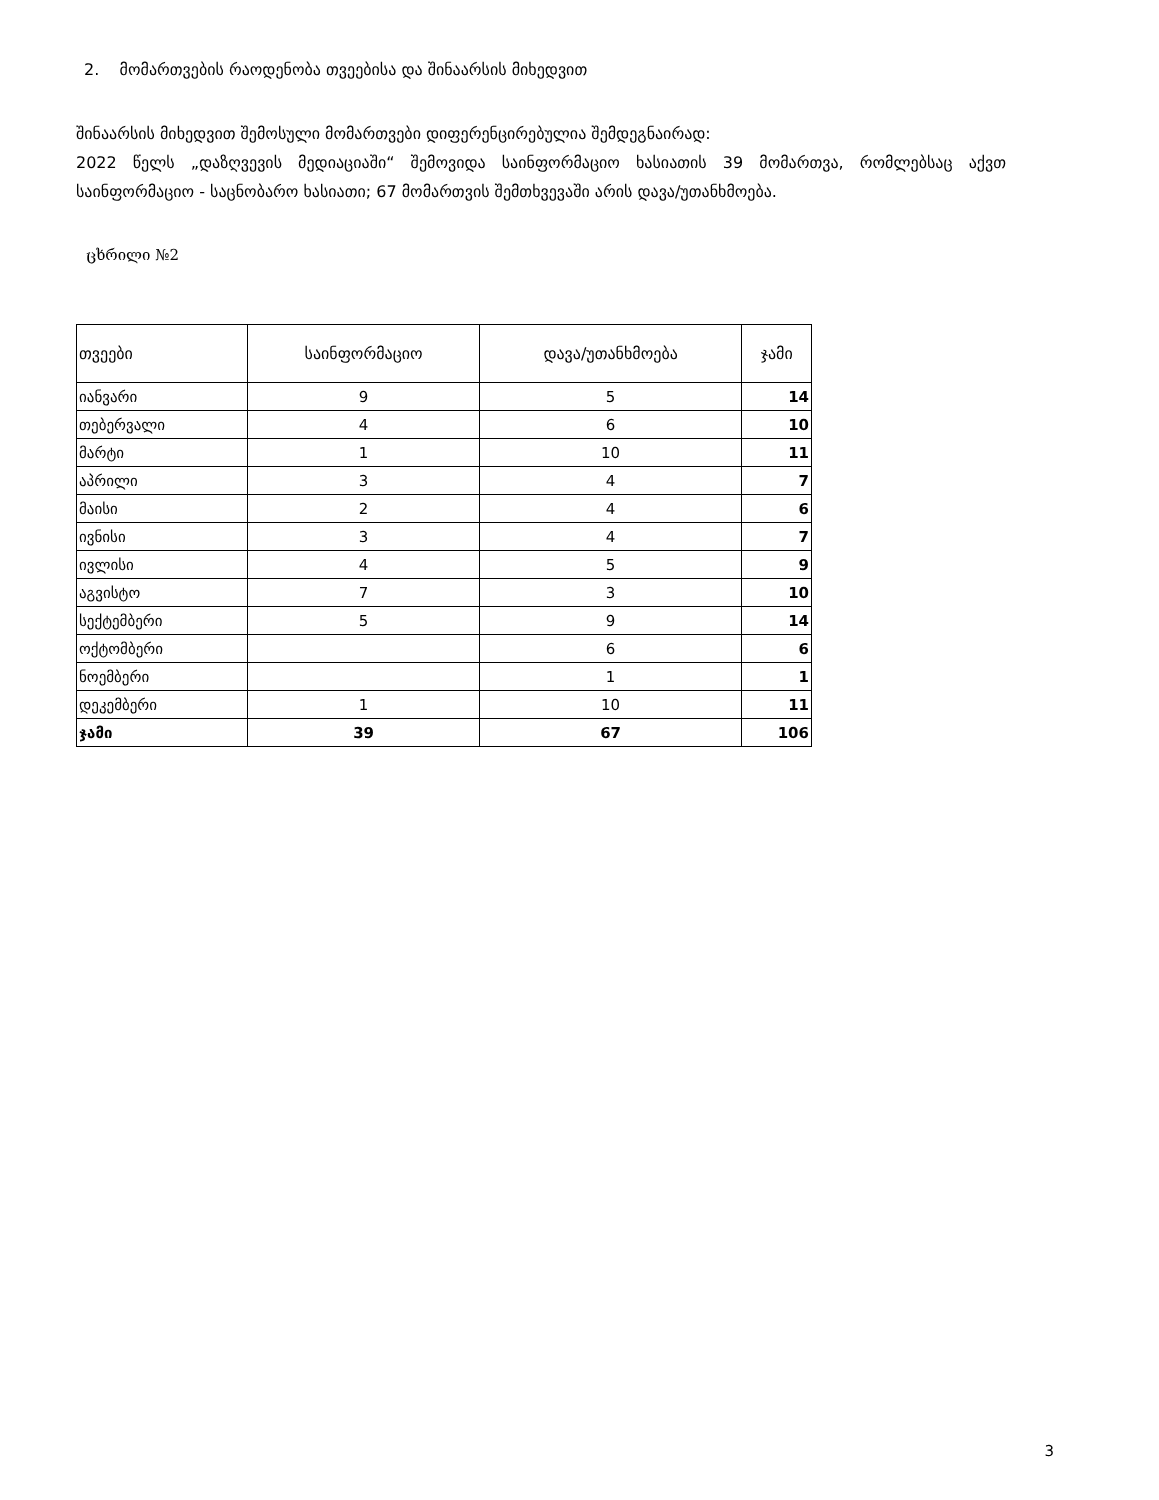2. მომართვების რაოდენობა თვეებისა და შინაარსის მიხედვით
შინაარსის მიხედვით შემოსული მომართვები დიფერენცირებულია შემდეგნაირად:
2022 წელს „დაზღვევის მედიაციაში“ შემოვიდა საინფორმაციო ხასიათის 39 მომართვა, რომლებსაც აქვთ საინფორმაციო - საცნობარო ხასიათი; 67 მომართვის შემთხვევაში არის დავა/უთანხმოება.
ცხრილი №2
| თვეები | საინფორმაციო | დავა/უთანხმოება | ჯამი |
| --- | --- | --- | --- |
| იანვარი | 9 | 5 | 14 |
| თებერვალი | 4 | 6 | 10 |
| მარტი | 1 | 10 | 11 |
| აპრილი | 3 | 4 | 7 |
| მაისი | 2 | 4 | 6 |
| ივნისი | 3 | 4 | 7 |
| ივლისი | 4 | 5 | 9 |
| აგვისტო | 7 | 3 | 10 |
| სექტემბერი | 5 | 9 | 14 |
| ოქტომბერი | | 6 | 6 |
| ნოემბერი | | 1 | 1 |
| დეკემბერი | 1 | 10 | 11 |
| ჯამი | 39 | 67 | 106 |
3